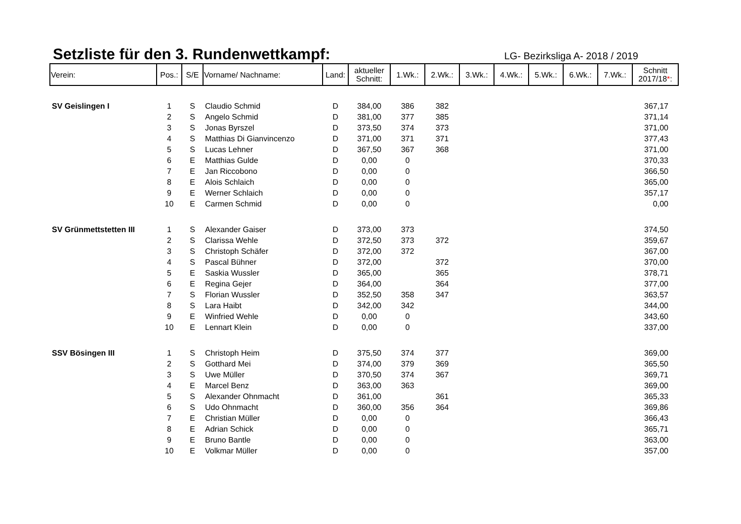Setzliste für den 3. Rundenwettkampf:
LG- Bezirksliga A- 2018 / 2019
| Verein: | Pos.: | S/E | Vorname/ Nachname: | Land: | aktueller Schnitt: | 1.Wk.: | 2.Wk.: | 3.Wk.: | 4.Wk.: | 5.Wk.: | 6.Wk.: | 7.Wk.: | Schnitt 2017/18 * : |
| --- | --- | --- | --- | --- | --- | --- | --- | --- | --- | --- | --- | --- | --- |
| SV Geislingen I | 1 | S | Claudio Schmid | D | 384,00 | 386 | 382 | | | | | | 367,17 |
| | 2 | S | Angelo Schmid | D | 381,00 | 377 | 385 | | | | | | 371,14 |
| | 3 | S | Jonas Byrszel | D | 373,50 | 374 | 373 | | | | | | 371,00 |
| | 4 | S | Matthias Di Gianvincenzo | D | 371,00 | 371 | 371 | | | | | | 377,43 |
| | 5 | S | Lucas Lehner | D | 367,50 | 367 | 368 | | | | | | 371,00 |
| | 6 | E | Matthias Gulde | D | 0,00 | 0 | | | | | | | 370,33 |
| | 7 | E | Jan Riccobono | D | 0,00 | 0 | | | | | | | 366,50 |
| | 8 | E | Alois Schlaich | D | 0,00 | 0 | | | | | | | 365,00 |
| | 9 | E | Werner Schlaich | D | 0,00 | 0 | | | | | | | 357,17 |
| | 10 | E | Carmen Schmid | D | 0,00 | 0 | | | | | | | 0,00 |
| SV Grünmettstetten III | 1 | S | Alexander Gaiser | D | 373,00 | 373 | | | | | | | 374,50 |
| | 2 | S | Clarissa Wehle | D | 372,50 | 373 | 372 | | | | | | 359,67 |
| | 3 | S | Christoph Schäfer | D | 372,00 | 372 | | | | | | | 367,00 |
| | 4 | S | Pascal Bühner | D | 372,00 | | 372 | | | | | | 370,00 |
| | 5 | E | Saskia Wussler | D | 365,00 | | 365 | | | | | | 378,71 |
| | 6 | E | Regina Gejer | D | 364,00 | | 364 | | | | | | 377,00 |
| | 7 | S | Florian Wussler | D | 352,50 | 358 | 347 | | | | | | 363,57 |
| | 8 | S | Lara Haibt | D | 342,00 | 342 | | | | | | | 344,00 |
| | 9 | E | Winfried Wehle | D | 0,00 | 0 | | | | | | | 343,60 |
| | 10 | E | Lennart Klein | D | 0,00 | 0 | | | | | | | 337,00 |
| SSV Bösingen III | 1 | S | Christoph Heim | D | 375,50 | 374 | 377 | | | | | | 369,00 |
| | 2 | S | Gotthard Mei | D | 374,00 | 379 | 369 | | | | | | 365,50 |
| | 3 | S | Uwe Müller | D | 370,50 | 374 | 367 | | | | | | 369,71 |
| | 4 | E | Marcel Benz | D | 363,00 | 363 | | | | | | | 369,00 |
| | 5 | S | Alexander Ohnmacht | D | 361,00 | | 361 | | | | | | 365,33 |
| | 6 | S | Udo Ohnmacht | D | 360,00 | 356 | 364 | | | | | | 369,86 |
| | 7 | E | Christian Müller | D | 0,00 | 0 | | | | | | | 366,43 |
| | 8 | E | Adrian Schick | D | 0,00 | 0 | | | | | | | 365,71 |
| | 9 | E | Bruno Bantle | D | 0,00 | 0 | | | | | | | 363,00 |
| | 10 | E | Volkmar Müller | D | 0,00 | 0 | | | | | | | 357,00 |